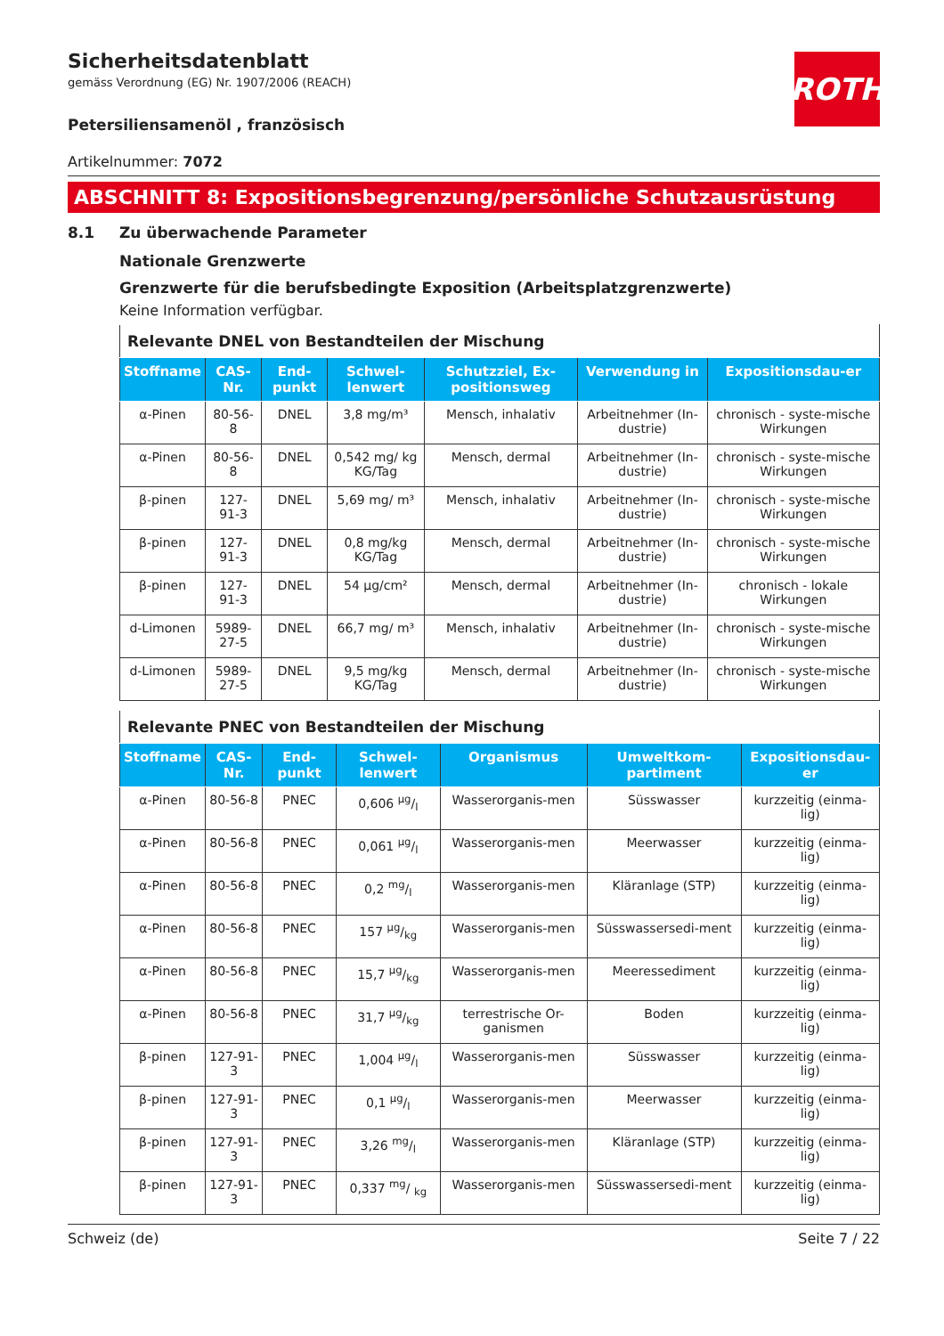ROTH
Sicherheitsdatenblatt
gemäss Verordnung (EG) Nr. 1907/2006 (REACH)
Petersiliensamenöl , französisch
Artikelnummer: 7072
ABSCHNITT 8: Expositionsbegrenzung/persönliche Schutzausrüstung
8.1 Zu überwachende Parameter
Nationale Grenzwerte
Grenzwerte für die berufsbedingte Exposition (Arbeitsplatzgrenzwerte)
Keine Information verfügbar.
| Relevante DNEL von Bestandteilen der Mischung | | | | | | |
| --- | --- | --- | --- | --- | --- | --- |
| Stoffname | CAS-Nr. | End-punkt | Schwel-lenwert | Schutzziel, Ex-positionsweg | Verwendung in | Expositionsdau-er |
| α-Pinen | 80-56-8 | DNEL | 3,8 mg/m³ | Mensch, inhalativ | Arbeitnehmer (In-dustrie) | chronisch - syste-mische Wirkungen |
| α-Pinen | 80-56-8 | DNEL | 0,542 mg/ kg KG/Tag | Mensch, dermal | Arbeitnehmer (In-dustrie) | chronisch - syste-mische Wirkungen |
| β-pinen | 127-91-3 | DNEL | 5,69 mg/ m³ | Mensch, inhalativ | Arbeitnehmer (In-dustrie) | chronisch - syste-mische Wirkungen |
| β-pinen | 127-91-3 | DNEL | 0,8 mg/kg KG/Tag | Mensch, dermal | Arbeitnehmer (In-dustrie) | chronisch - syste-mische Wirkungen |
| β-pinen | 127-91-3 | DNEL | 54 µg/cm² | Mensch, dermal | Arbeitnehmer (In-dustrie) | chronisch - lokale Wirkungen |
| d-Limonen | 5989-27-5 | DNEL | 66,7 mg/ m³ | Mensch, inhalativ | Arbeitnehmer (In-dustrie) | chronisch - syste-mische Wirkungen |
| d-Limonen | 5989-27-5 | DNEL | 9,5 mg/kg KG/Tag | Mensch, dermal | Arbeitnehmer (In-dustrie) | chronisch - syste-mische Wirkungen |
| Relevante PNEC von Bestandteilen der Mischung | | | | | | |
| --- | --- | --- | --- | --- | --- | --- |
| Stoffname | CAS-Nr. | End-punkt | Schwel-lenwert | Organismus | Umweltkom-partiment | Expositionsdau-er |
| α-Pinen | 80-56-8 | PNEC | 0,606 µg/l | Wasserorganis-men | Süsswasser | kurzzeitig (einma-lig) |
| α-Pinen | 80-56-8 | PNEC | 0,061 µg/l | Wasserorganis-men | Meerwasser | kurzzeitig (einma-lig) |
| α-Pinen | 80-56-8 | PNEC | 0,2 mg/l | Wasserorganis-men | Kläranlage (STP) | kurzzeitig (einma-lig) |
| α-Pinen | 80-56-8 | PNEC | 157 µg/kg | Wasserorganis-men | Süsswassersedi-ment | kurzzeitig (einma-lig) |
| α-Pinen | 80-56-8 | PNEC | 15,7 µg/kg | Wasserorganis-men | Meeressediment | kurzzeitig (einma-lig) |
| α-Pinen | 80-56-8 | PNEC | 31,7 µg/kg | terrestrische Or-ganismen | Boden | kurzzeitig (einma-lig) |
| β-pinen | 127-91-3 | PNEC | 1,004 µg/l | Wasserorganis-men | Süsswasser | kurzzeitig (einma-lig) |
| β-pinen | 127-91-3 | PNEC | 0,1 µg/l | Wasserorganis-men | Meerwasser | kurzzeitig (einma-lig) |
| β-pinen | 127-91-3 | PNEC | 3,26 mg/l | Wasserorganis-men | Kläranlage (STP) | kurzzeitig (einma-lig) |
| β-pinen | 127-91-3 | PNEC | 0,337 mg/ kg | Wasserorganis-men | Süsswassersedi-ment | kurzzeitig (einma-lig) |
Schweiz (de) Seite 7 / 22